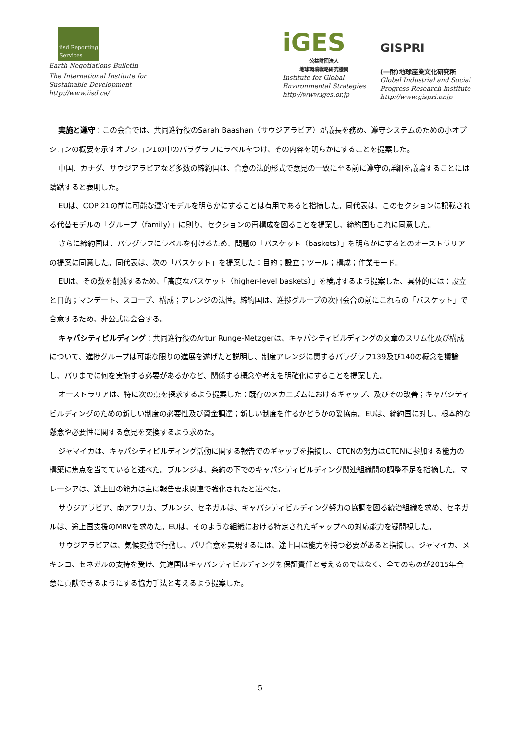iisd Reporting Services
Earth Negotiations Bulletin
The International Institute for
Sustainable Development
http://www.iisd.ca/
iGES
公益財団法人
地球環境戦略研究機関
Institute for Global
Environmental Strategies
http://www.iges.or.jp
GISPRI
(一財)地球産業文化研究所
Global Industrial and Social
Progress Research Institute
http://www.gispri.or.jp
実施と遵守：この会合では、共同進行役のSarah Baashan（サウジアラビア）が議長を務め、遵守システムのための小オプションの概要を示すオプション1の中のパラグラフにラベルをつけ、その内容を明らかにすることを提案した。
中国、カナダ、サウジアラビアなど多数の締約国は、合意の法的形式で意見の一致に至る前に遵守の詳細を議論することには躊躇すると表明した。
EUは、COP 21の前に可能な遵守モデルを明らかにすることは有用であると指摘した。同代表は、このセクションに記載される代替モデルの「グループ（family）」に則り、セクションの再構成を図ることを提案し、締約国もこれに同意した。
さらに締約国は、パラグラフにラベルを付けるため、問題の「バスケット（baskets）」を明らかにするとのオーストラリアの提案に同意した。同代表は、次の「バスケット」を提案した：目的；設立；ツール；構成；作業モード。
EUは、その数を削減するため、「高度なバスケット（higher-level baskets）」を検討するよう提案した、具体的には：設立と目的；マンデート、スコープ、構成；アレンジの法性。締約国は、進捗グループの次回会合の前にこれらの「バスケット」で合意するため、非公式に会合する。
キャパシティビルディング：共同進行役のArtur Runge-Metzgerは、キャパシティビルディングの文章のスリム化及び構成について、進捗グループは可能な限りの進展を遂げたと説明し、制度アレンジに関するパラグラフ139及び140の概念を議論し、パリまでに何を実施する必要があるかなど、関係する概念や考えを明確化にすることを提案した。
オーストラリアは、特に次の点を探求するよう提案した：既存のメカニズムにおけるギャップ、及びその改善；キャパシティビルディングのための新しい制度の必要性及び資金調達；新しい制度を作るかどうかの妥協点。EUは、締約国に対し、根本的な懸念や必要性に関する意見を交換するよう求めた。
ジャマイカは、キャパシティビルディング活動に関する報告でのギャップを指摘し、CTCNの努力はCTCNに参加する能力の構築に焦点を当てていると述べた。ブルンジは、条約の下でのキャパシティビルディング関連組織間の調整不足を指摘した。マレーシアは、途上国の能力は主に報告要求関連で強化されたと述べた。
サウジアラビア、南アフリカ、ブルンジ、セネガルは、キャパシティビルディング努力の協調を図る統治組織を求め、セネガルは、途上国支援のMRVを求めた。EUは、そのような組織における特定されたギャップへの対応能力を疑問視した。
サウジアラビアは、気候変動で行動し、パリ合意を実現するには、途上国は能力を持つ必要があると指摘し、ジャマイカ、メキシコ、セネガルの支持を受け、先進国はキャパシティビルディングを保証責任と考えるのではなく、全てのものが2015年合意に貢献できるようにする協力手法と考えるよう提案した。
5